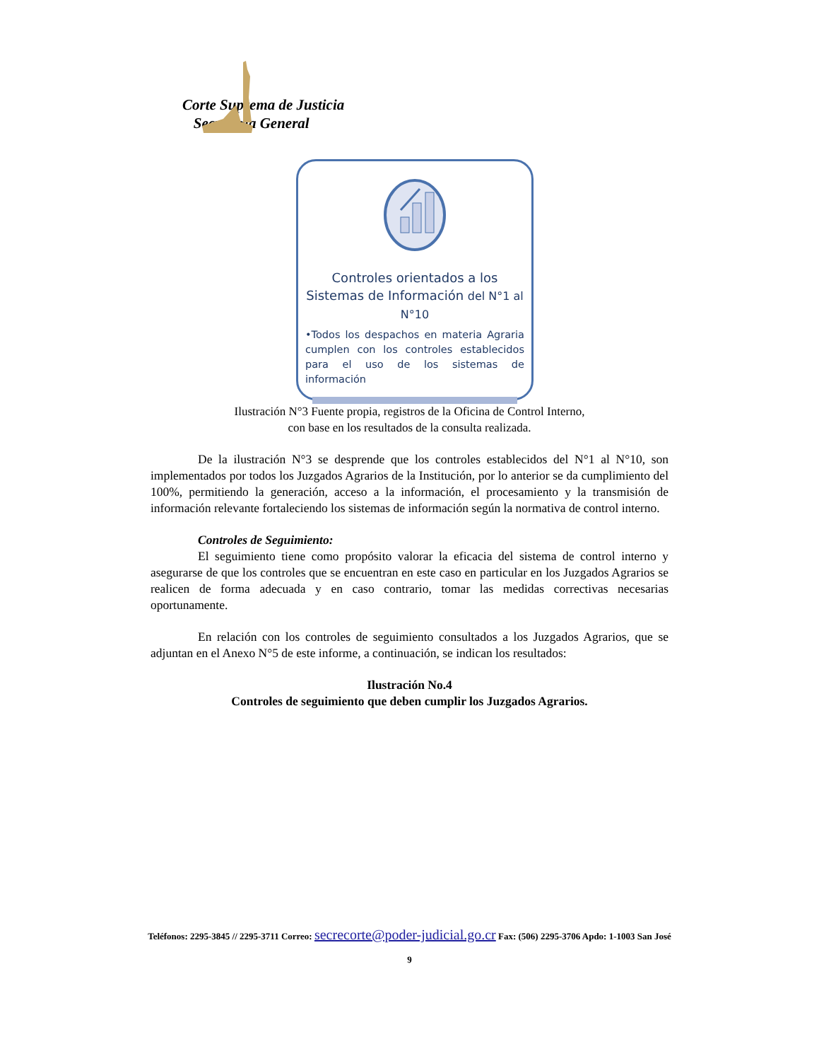Corte Suprema de Justicia
Secretaría General
Controles orientados a los Sistemas de Información del N°1 al N°10
•Todos los despachos en materia Agraria cumplen con los controles establecidos para el uso de los sistemas de información
Ilustración N°3 Fuente propia, registros de la Oficina de Control Interno,
con base en los resultados de la consulta realizada.
De la ilustración N°3 se desprende que los controles establecidos del N°1 al N°10, son implementados por todos los Juzgados Agrarios de la Institución, por lo anterior se da cumplimiento del 100%, permitiendo la generación, acceso a la información, el procesamiento y la transmisión de información relevante fortaleciendo los sistemas de información según la normativa de control interno.
Controles de Seguimiento:
El seguimiento tiene como propósito valorar la eficacia del sistema de control interno y asegurarse de que los controles que se encuentran en este caso en particular en los Juzgados Agrarios se realicen de forma adecuada y en caso contrario, tomar las medidas correctivas necesarias oportunamente.
En relación con los controles de seguimiento consultados a los Juzgados Agrarios, que se adjuntan en el Anexo N°5 de este informe, a continuación, se indican los resultados:
Ilustración No.4
Controles de seguimiento que deben cumplir los Juzgados Agrarios.
Teléfonos: 2295-3845 // 2295-3711 Correo: secrecorte@poder-judicial.go.cr Fax: (506) 2295-3706 Apdo: 1-1003 San José
9